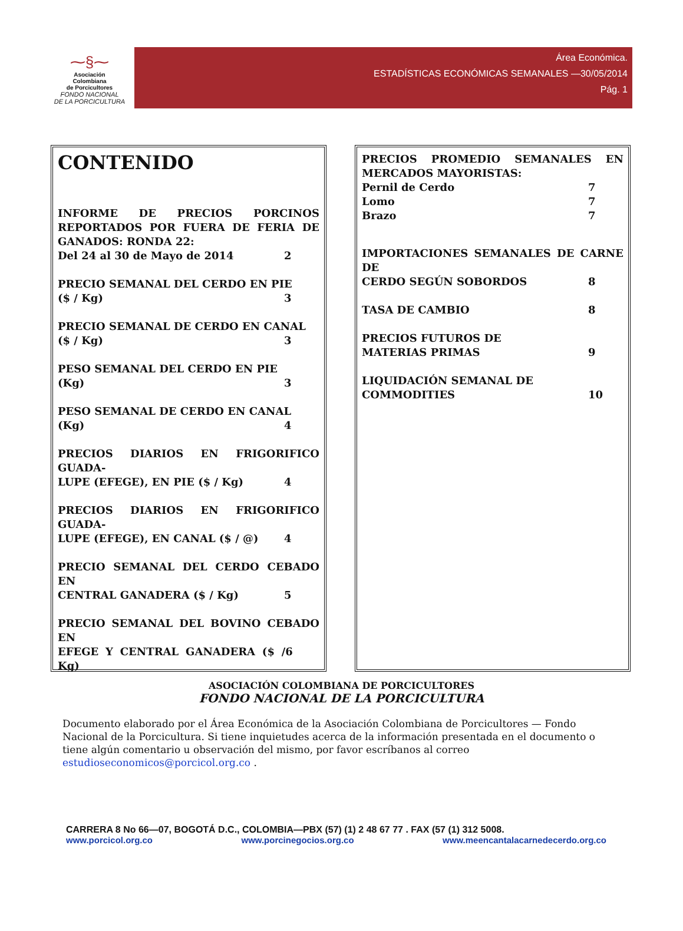⁓§⁓
Asociación
Colombiana
de Porcicultores
FONDO NACIONAL
DE LA PORCICULTURA
Área Económica.
ESTADÍSTICAS ECONÓMICAS SEMANALES —30/05/2014
Pág. 1
CONTENIDO
INFORME DE PRECIOS PORCINOS REPORTADOS POR FUERA DE FERIA DE GANADOS: RONDA 22:
Del 24 al 30 de Mayo de 2014 2
PRECIO SEMANAL DEL CERDO EN PIE
($ / Kg) 3
PRECIO SEMANAL DE CERDO EN CANAL
($ / Kg) 3
PESO SEMANAL DEL CERDO EN PIE
(Kg) 3
PESO SEMANAL DE CERDO EN CANAL
(Kg) 4
PRECIOS DIARIOS EN FRIGORIFICO GUADA-
LUPE (EFEGE), EN PIE ($ / Kg) 4
PRECIOS DIARIOS EN FRIGORIFICO GUADA-
LUPE (EFEGE), EN CANAL ($ / @) 4
PRECIO SEMANAL DEL CERDO CEBADO EN
CENTRAL GANADERA ($ / Kg) 5
PRECIO SEMANAL DEL BOVINO CEBADO EN
EFEGE Y CENTRAL GANADERA ($ / Kg) 6
PRECIOS PROMEDIO SEMANALES EN MERCADOS MAYORISTAS:
Pernil de Cerdo 7
Lomo 7
Brazo 7
IMPORTACIONES SEMANALES DE CARNE DE
CERDO SEGÚN SOBORDOS 8
TASA DE CAMBIO 8
PRECIOS FUTUROS DE
MATERIAS PRIMAS 9
LIQUIDACIÓN SEMANAL DE
COMMODITIES 10
ASOCIACIÓN COLOMBIANA DE PORCICULTORES
FONDO NACIONAL DE LA PORCICULTURA
Documento elaborado por el Área Económica de la Asociación Colombiana de Porcicultores — Fondo Nacional de la Porcicultura. Si tiene inquietudes acerca de la información presentada en el documento o tiene algún comentario u observación del mismo, por favor escríbanos al correo
estudioseconomicos@porcicol.org.co .
CARRERA 8 No 66—07, BOGOTÁ D.C., COLOMBIA—PBX (57) (1) 2 48 67 77 . FAX (57 (1) 312 5008.
www.porcicol.org.co www.porcinegocios.org.co www.meencantalacarnedecerdo.org.co